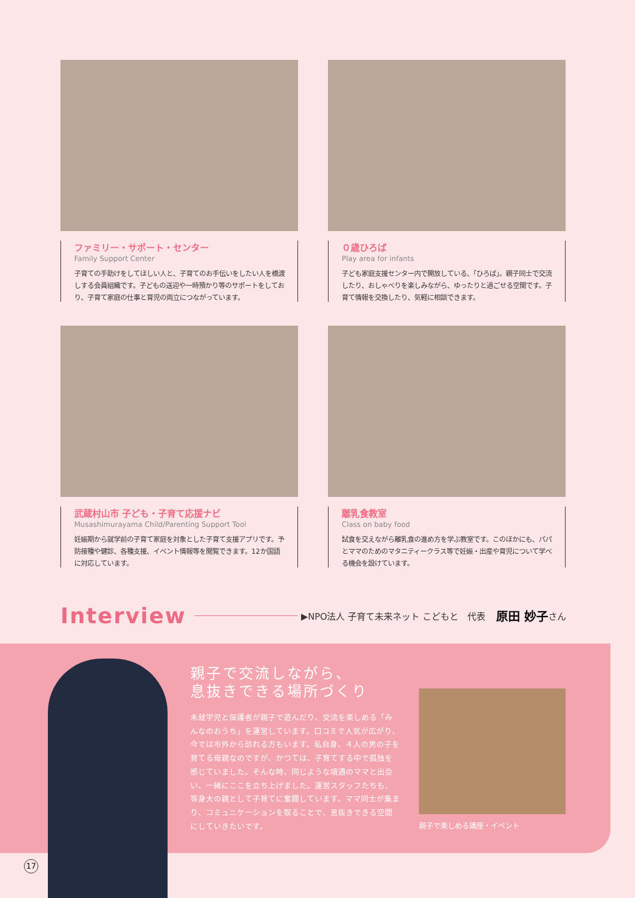ファミリー・サポート・センター
Family Support Center
子育ての手助けをしてほしい人と、子育てのお手伝いをしたい人を橋渡しする会員組織です。子どもの送迎や一時預かり等のサポートをしており、子育て家庭の仕事と育児の両立につながっています。
０歳ひろば
Play area for infants
子ども家庭支援センター内で開放している、「ひろば」。親子同士で交流したり、おしゃべりを楽しみながら、ゆったりと過ごせる空間です。子育て情報を交換したり、気軽に相談できます。
武蔵村山市 子ども・子育て応援ナビ
Musashimurayama Child/Parenting Support Tool
妊娠期から就学前の子育て家庭を対象とした子育て支援アプリです。予防接種や健診、各種支援、イベント情報等を閲覧できます。12か国語に対応しています。
離乳食教室
Class on baby food
試食を交えながら離乳食の進め方を学ぶ教室です。このほかにも、パパとママのためのマタニティークラス等で妊娠・出産や育児について学べる機会を設けています。
Interview ▶NPO法人 子育て未来ネット こどもと　代表 原田 妙子 さん
親子で交流しながら、
息抜きできる場所づくり
未就学児と保護者が親子で遊んだり、交流を楽しめる「みんなのおうち」を運営しています。口コミで人気が広がり、今では市外から訪れる方もいます。私自身、４人の男の子を育てる母親なのですが、かつては、子育てする中で孤独を感じていました。そんな時、同じような境遇のママと出会い、一緒にここを立ち上げました。運営スタッフたちも、等身大の親として子育てに奮闘しています。ママ同士が集まり、コミュニケーションを取ることで、息抜きできる空間にしていきたいです。
親子で楽しめる講座・イベント
17